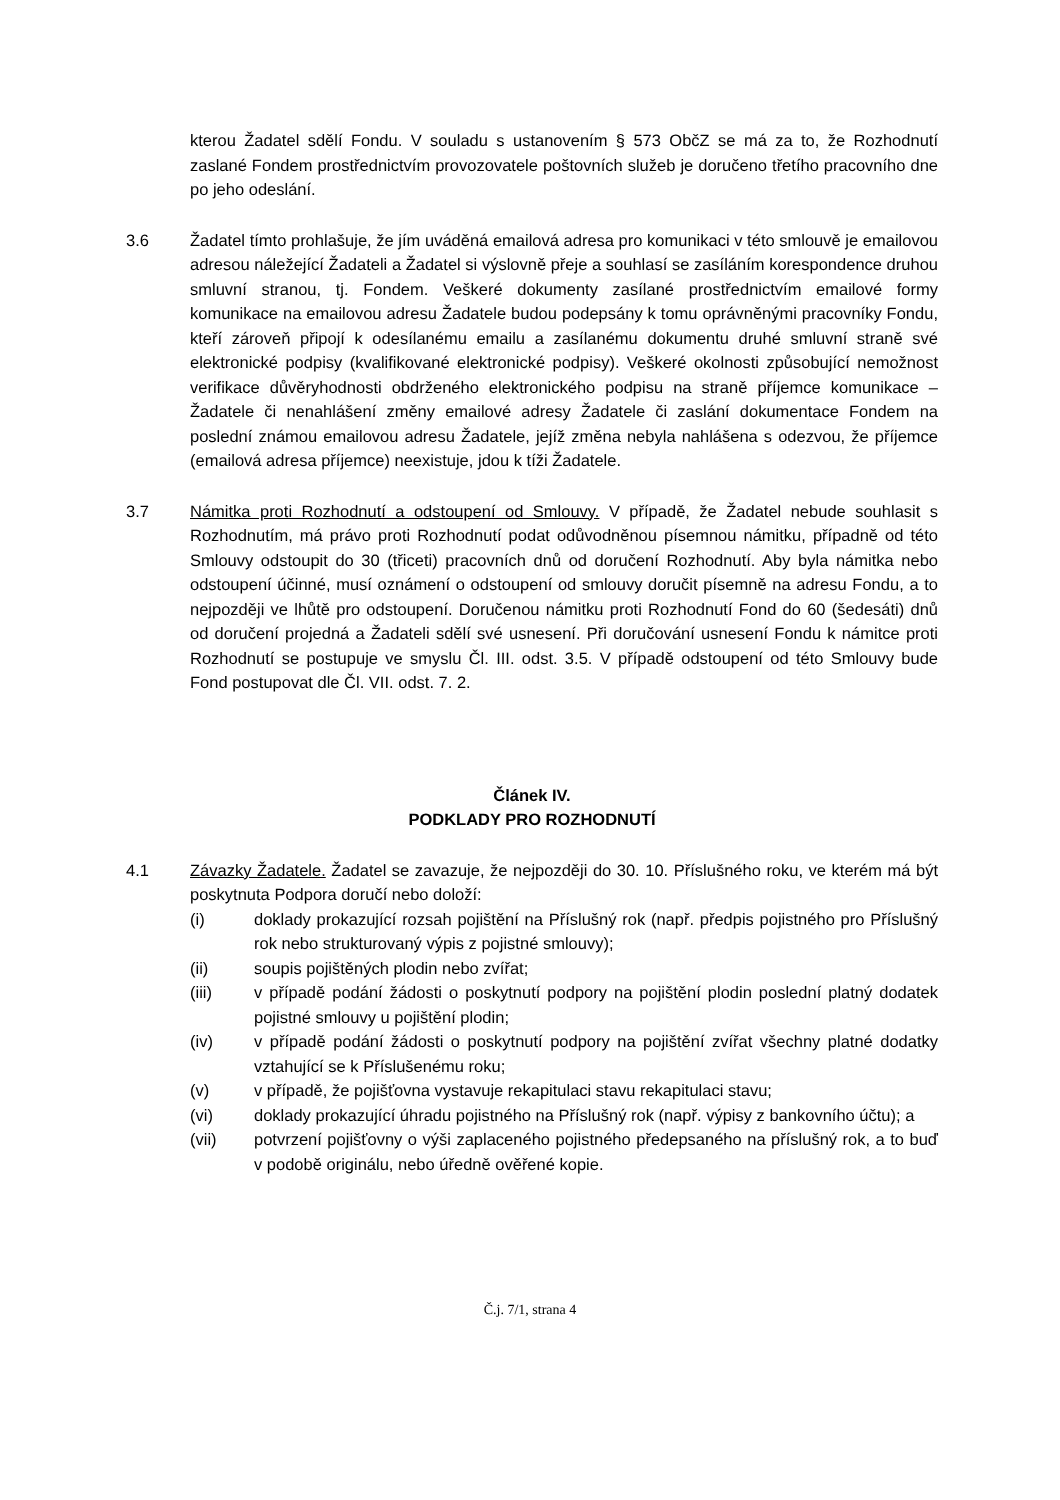kterou Žadatel sdělí Fondu. V souladu s ustanovením § 573 ObčZ se má za to, že Rozhodnutí zaslané Fondem prostřednictvím provozovatele poštovních služeb je doručeno třetího pracovního dne po jeho odeslání.
3.6 Žadatel tímto prohlašuje, že jím uváděná emailová adresa pro komunikaci v této smlouvě je emailovou adresou náležející Žadateli a Žadatel si výslovně přeje a souhlasí se zasíláním korespondence druhou smluvní stranou, tj. Fondem. Veškeré dokumenty zasílané prostřednictvím emailové formy komunikace na emailovou adresu Žadatele budou podepsány k tomu oprávněnými pracovníky Fondu, kteří zároveň připojí k odesílanému emailu a zasílanému dokumentu druhé smluvní straně své elektronické podpisy (kvalifikované elektronické podpisy). Veškeré okolnosti způsobující nemožnost verifikace důvěryhodnosti obdrženého elektronického podpisu na straně příjemce komunikace – Žadatele či nenahlášení změny emailové adresy Žadatele či zaslání dokumentace Fondem na poslední známou emailovou adresu Žadatele, jejíž změna nebyla nahlášena s odezvou, že příjemce (emailová adresa příjemce) neexistuje, jdou k tíži Žadatele.
3.7 Námitka proti Rozhodnutí a odstoupení od Smlouvy. V případě, že Žadatel nebude souhlasit s Rozhodnutím, má právo proti Rozhodnutí podat odůvodněnou písemnou námitku, případně od této Smlouvy odstoupit do 30 (třiceti) pracovních dnů od doručení Rozhodnutí. Aby byla námitka nebo odstoupení účinné, musí oznámení o odstoupení od smlouvy doručit písemně na adresu Fondu, a to nejpozději ve lhůtě pro odstoupení. Doručenou námitku proti Rozhodnutí Fond do 60 (šedesáti) dnů od doručení projedná a Žadateli sdělí své usnesení. Při doručování usnesení Fondu k námitce proti Rozhodnutí se postupuje ve smyslu Čl. III. odst. 3.5. V případě odstoupení od této Smlouvy bude Fond postupovat dle Čl. VII. odst. 7. 2.
Článek IV.
PODKLADY PRO ROZHODNUTÍ
4.1 Závazky Žadatele. Žadatel se zavazuje, že nejpozději do 30. 10. Příslušného roku, ve kterém má být poskytnuta Podpora doručí nebo doloží:
(i) doklady prokazující rozsah pojištění na Příslušný rok (např. předpis pojistného pro Příslušný rok nebo strukturovaný výpis z pojistné smlouvy);
(ii) soupis pojištěných plodin nebo zvířat;
(iii) v případě podání žádosti o poskytnutí podpory na pojištění plodin poslední platný dodatek pojistné smlouvy u pojištění plodin;
(iv) v případě podání žádosti o poskytnutí podpory na pojištění zvířat všechny platné dodatky vztahující se k Příslušenému roku;
(v) v případě, že pojišťovna vystavuje rekapitulaci stavu rekapitulaci stavu;
(vi) doklady prokazující úhradu pojistného na Příslušný rok (např. výpisy z bankovního účtu); a
(vii) potvrzení pojišťovny o výši zaplaceného pojistného předepsaného na příslušný rok, a to buď v podobě originálu, nebo úředně ověřené kopie.
Č.j. 7/1, strana 4